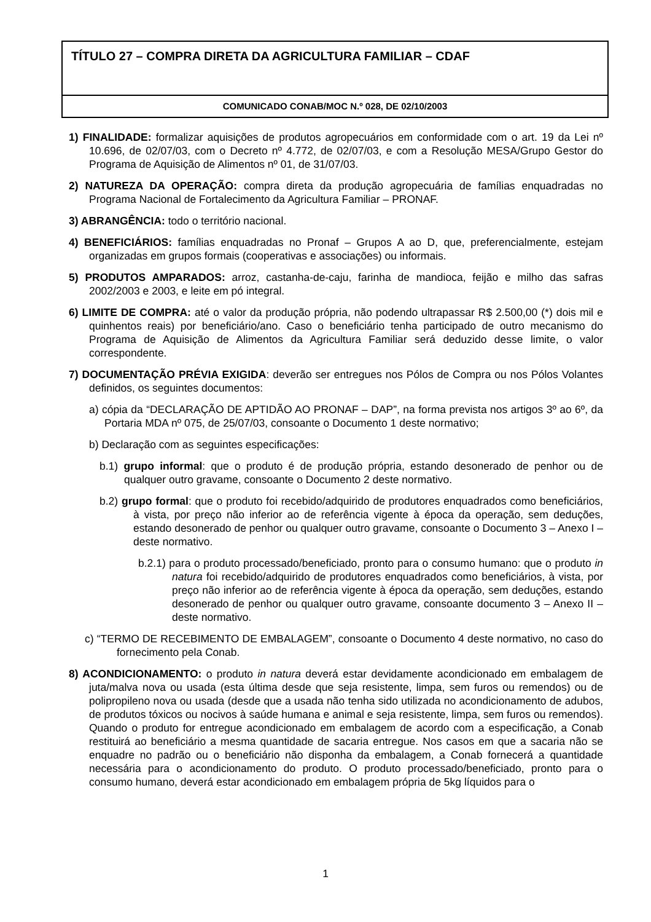TÍTULO 27 – COMPRA DIRETA DA AGRICULTURA FAMILIAR – CDAF
COMUNICADO CONAB/MOC N.º 028, DE 02/10/2003
1) FINALIDADE: formalizar aquisições de produtos agropecuários em conformidade com o art. 19 da Lei nº 10.696, de 02/07/03, com o Decreto nº 4.772, de 02/07/03, e com a Resolução MESA/Grupo Gestor do Programa de Aquisição de Alimentos nº 01, de 31/07/03.
2) NATUREZA DA OPERAÇÃO: compra direta da produção agropecuária de famílias enquadradas no Programa Nacional de Fortalecimento da Agricultura Familiar – PRONAF.
3) ABRANGÊNCIA: todo o território nacional.
4) BENEFICIÁRIOS: famílias enquadradas no Pronaf – Grupos A ao D, que, preferencialmente, estejam organizadas em grupos formais (cooperativas e associações) ou informais.
5) PRODUTOS AMPARADOS: arroz, castanha-de-caju, farinha de mandioca, feijão e milho das safras 2002/2003 e 2003, e leite em pó integral.
6) LIMITE DE COMPRA: até o valor da produção própria, não podendo ultrapassar R$ 2.500,00 (*) dois mil e quinhentos reais) por beneficiário/ano. Caso o beneficiário tenha participado de outro mecanismo do Programa de Aquisição de Alimentos da Agricultura Familiar será deduzido desse limite, o valor correspondente.
7) DOCUMENTAÇÃO PRÉVIA EXIGIDA: deverão ser entregues nos Pólos de Compra ou nos Pólos Volantes definidos, os seguintes documentos:
a) cópia da “DECLARAÇÃO DE APTIDÃO AO PRONAF – DAP”, na forma prevista nos artigos 3º ao 6º, da Portaria MDA nº 075, de 25/07/03, consoante o Documento 1 deste normativo;
b) Declaração com as seguintes especificações:
b.1) grupo informal: que o produto é de produção própria, estando desonerado de penhor ou de qualquer outro gravame, consoante o Documento 2 deste normativo.
b.2) grupo formal: que o produto foi recebido/adquirido de produtores enquadrados como beneficiários, à vista, por preço não inferior ao de referência vigente à época da operação, sem deduções, estando desonerado de penhor ou qualquer outro gravame, consoante o Documento 3 – Anexo I – deste normativo.
b.2.1) para o produto processado/beneficiado, pronto para o consumo humano: que o produto in natura foi recebido/adquirido de produtores enquadrados como beneficiários, à vista, por preço não inferior ao de referência vigente à época da operação, sem deduções, estando desonerado de penhor ou qualquer outro gravame, consoante documento 3 – Anexo II – deste normativo.
c) “TERMO DE RECEBIMENTO DE EMBALAGEM”, consoante o Documento 4 deste normativo, no caso do fornecimento pela Conab.
8) ACONDICIONAMENTO: o produto in natura deverá estar devidamente acondicionado em embalagem de juta/malva nova ou usada (esta última desde que seja resistente, limpa, sem furos ou remendos) ou de polipropileno nova ou usada (desde que a usada não tenha sido utilizada no acondicionamento de adubos, de produtos tóxicos ou nocivos à saúde humana e animal e seja resistente, limpa, sem furos ou remendos). Quando o produto for entregue acondicionado em embalagem de acordo com a especificação, a Conab restituirá ao beneficiário a mesma quantidade de sacaria entregue. Nos casos em que a sacaria não se enquadre no padrão ou o beneficiário não disponha da embalagem, a Conab fornecerá a quantidade necessária para o acondicionamento do produto. O produto processado/beneficiado, pronto para o consumo humano, deverá estar acondicionado em embalagem própria de 5kg líquidos para o
1